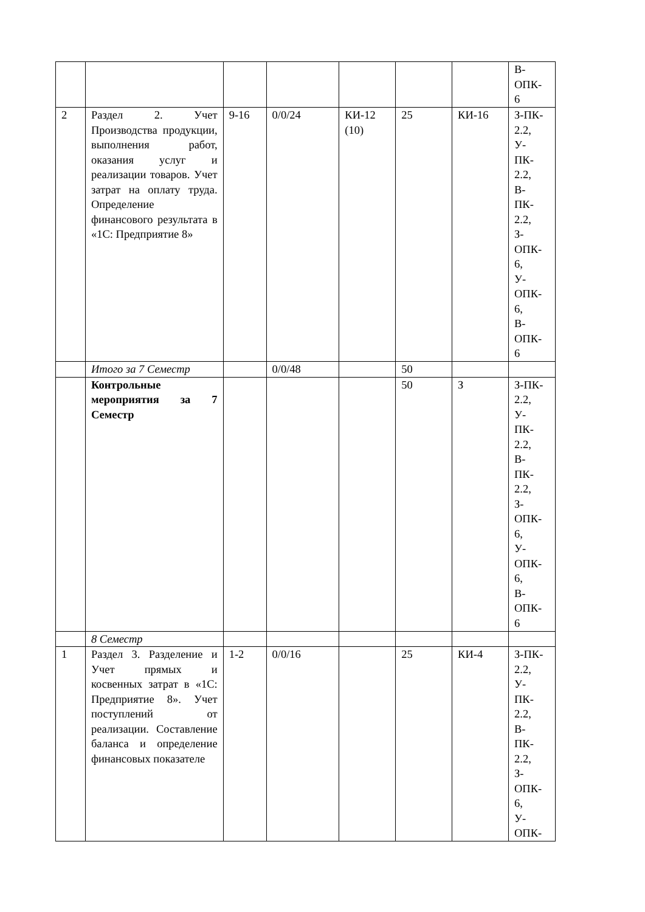| | | | | | | | В- ОПК- 6 |
| 2 | Раздел 2. Учет Производства продукции, выполнения работ, оказания услуг и реализации товаров. Учет затрат на оплату труда. Определение финансового результата в «1С: Предприятие 8» | 9-16 | 0/0/24 | КИ-12 (10) | 25 | КИ-16 | З-ПК- 2.2, У- ПК- 2.2, В- ПК- 2.2, З- ОПК- 6, У- ОПК- 6, В- ОПК- 6 |
| | Итого за 7 Семестр | | 0/0/48 | | 50 | | |
| | Контрольные мероприятия за 7 Семестр | | | | 50 | З | З-ПК- 2.2, У- ПК- 2.2, В- ПК- 2.2, З- ОПК- 6, У- ОПК- 6, В- ОПК- 6 |
| | 8 Семестр | | | | | | |
| 1 | Раздел 3. Разделение и Учет прямых и косвенных затрат в «1С: Предприятие 8». Учет поступлений от реализации. Составление баланса и определение финансовых показателе | 1-2 | 0/0/16 | | 25 | КИ-4 | З-ПК- 2.2, У- ПК- 2.2, В- ПК- 2.2, З- ОПК- 6, У- ОПК- |